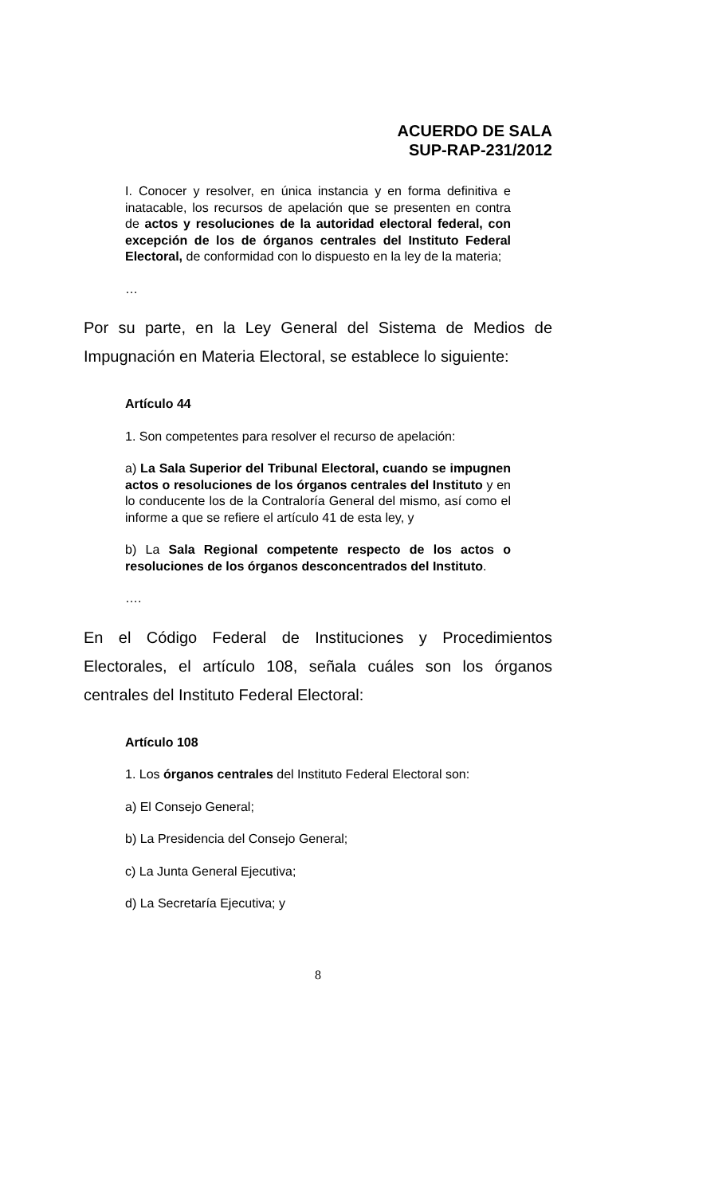ACUERDO DE SALA
SUP-RAP-231/2012
I. Conocer y resolver, en única instancia y en forma definitiva e inatacable, los recursos de apelación que se presenten en contra de actos y resoluciones de la autoridad electoral federal, con excepción de los de órganos centrales del Instituto Federal Electoral, de conformidad con lo dispuesto en la ley de la materia;
…
Por su parte, en la Ley General del Sistema de Medios de Impugnación en Materia Electoral, se establece lo siguiente:
Artículo 44
1. Son competentes para resolver el recurso de apelación:
a) La Sala Superior del Tribunal Electoral, cuando se impugnen actos o resoluciones de los órganos centrales del Instituto y en lo conducente los de la Contraloría General del mismo, así como el informe a que se refiere el artículo 41 de esta ley, y
b) La Sala Regional competente respecto de los actos o resoluciones de los órganos desconcentrados del Instituto.
….
En el Código Federal de Instituciones y Procedimientos Electorales, el artículo 108, señala cuáles son los órganos centrales del Instituto Federal Electoral:
Artículo 108
1. Los órganos centrales del Instituto Federal Electoral son:
a) El Consejo General;
b) La Presidencia del Consejo General;
c) La Junta General Ejecutiva;
d) La Secretaría Ejecutiva; y
8